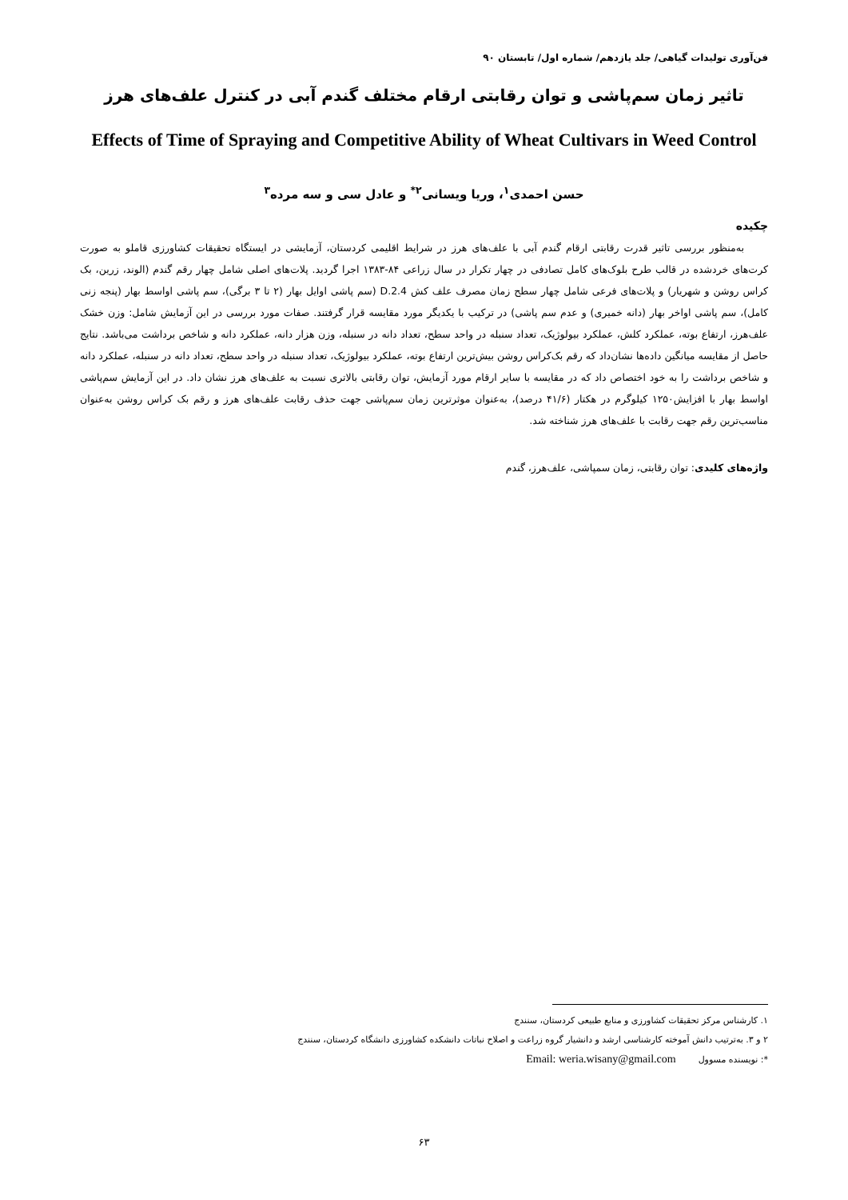فن‌آوری تولیدات گیاهی/ جلد یازدهم/ شماره اول/ تابستان ۹۰
تاثیر زمان سم‌پاشی و توان رقابتی ارقام مختلف گندم آبی در کنترل علف‌های هرز
Effects of Time of Spraying and Competitive Ability of Wheat Cultivars in Weed Control
حسن احمدی<sup>۱</sup>، وریا ویسانی<sup>۲*</sup> و عادل سی و سه مرده<sup>۳</sup>
چکیده
به‌منظور بررسی تاثیر قدرت رقابتی ارقام گندم آبی با علف‌های هرز در شرایط اقلیمی کردستان، آزمایشی در ایستگاه تحقیقات کشاورزی قاملو به صورت کرت‌های خردشده در قالب طرح بلوک‌های کامل تصادفی در چهار تکرار در سال زراعی ۸۴-۱۳۸۳ اجرا گردید. پلات‌های اصلی شامل چهار رقم گندم (الوند، زرین، بک کراس روشن و شهریار) و پلات‌های فرعی شامل چهار سطح زمان مصرف علف کش 2.4.D (سم پاشی اوایل بهار (۲ تا ۳ برگی)، سم پاشی اواسط بهار (پنجه زنی کامل)، سم پاشی اواخر بهار (دانه خمیری) و عدم سم پاشی) در ترکیب با یکدیگر مورد مقایسه قرار گرفتند. صفات مورد بررسی در این آزمایش شامل: وزن خشک علف‌هرز، ارتفاع بوته، عملکرد کلش، عملکرد بیولوژیک، تعداد سنبله در واحد سطح، تعداد دانه در سنبله، وزن هزار دانه، عملکرد دانه و شاخص برداشت می‌باشد. نتایج حاصل از مقایسه میانگین داده‌ها نشان‌داد که رقم بک‌کراس روشن بیش‌ترین ارتفاع بوته، عملکرد بیولوژیک، تعداد سنبله در واحد سطح، تعداد دانه در سنبله، عملکرد دانه و شاخص برداشت را به خود اختصاص داد که در مقایسه با سایر ارقام مورد آزمایش، توان رقابتی بالاتری نسبت به علف‌های هرز نشان داد. در این آزمایش سم‌پاشی اواسط بهار با افزایش۱۲۵۰ کیلوگرم در هکتار (۴۱/۶ درصد)، به‌عنوان موثرترین زمان سم‌پاشی جهت حذف رقابت علف‌های هرز و رقم بک کراس روشن به‌عنوان مناسب‌ترین رقم جهت رقابت با علف‌های هرز شناخته شد.
واژه‌های کلیدی: توان رقابتی، زمان سمپاشی، علف‌هرز، گندم
۱. کارشناس مرکز تحقیقات کشاورزی و منابع طبیعی کردستان، سنندج
۲ و ۳. به‌ترتیب دانش آموخته کارشناسی ارشد و دانشیار گروه زراعت و اصلاح نباتات دانشکده کشاورزی دانشگاه کردستان، سنندج
*: نویسنده مسوول Email: weria.wisany@gmail.com
۶۳